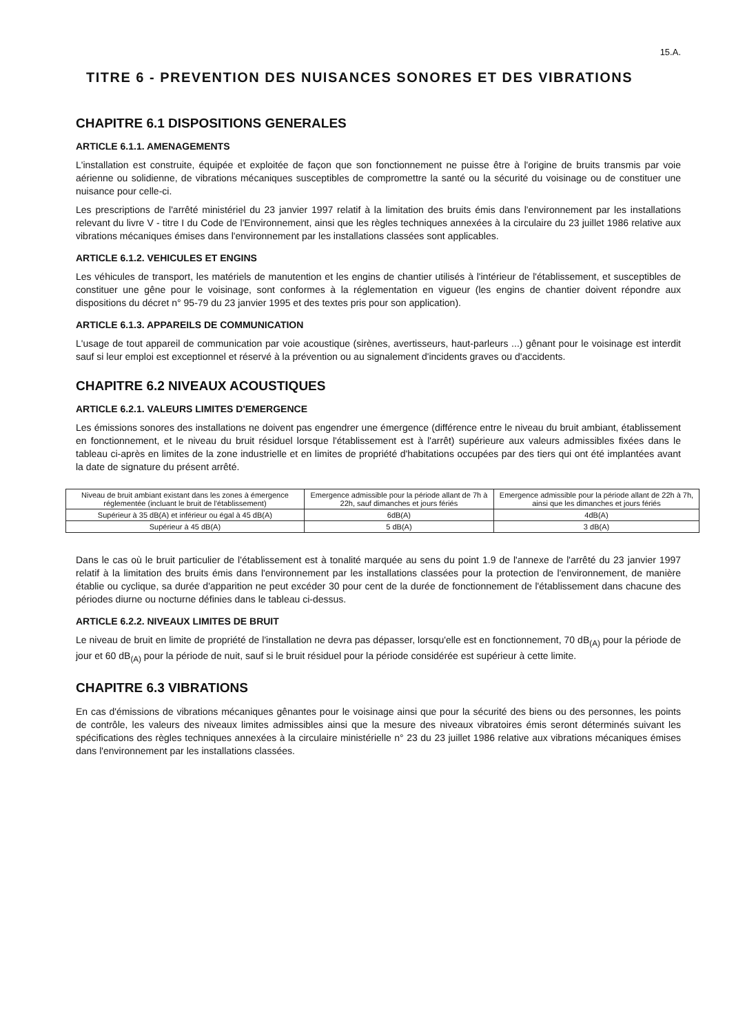15.A.
TITRE 6 - PREVENTION DES NUISANCES SONORES ET DES VIBRATIONS
CHAPITRE 6.1 DISPOSITIONS GENERALES
ARTICLE 6.1.1. AMENAGEMENTS
L'installation est construite, équipée et exploitée de façon que son fonctionnement ne puisse être à l'origine de bruits transmis par voie aérienne ou solidienne, de vibrations mécaniques susceptibles de compromettre la santé ou la sécurité du voisinage ou de constituer une nuisance pour celle-ci.
Les prescriptions de l'arrêté ministériel du 23 janvier 1997 relatif à la limitation des bruits émis dans l'environnement par les installations relevant du livre V - titre I du Code de l'Environnement, ainsi que les règles techniques annexées à la circulaire du 23 juillet 1986 relative aux vibrations mécaniques émises dans l'environnement par les installations classées sont applicables.
ARTICLE 6.1.2. VEHICULES ET ENGINS
Les véhicules de transport, les matériels de manutention et les engins de chantier utilisés à l'intérieur de l'établissement, et susceptibles de constituer une gêne pour le voisinage, sont conformes à la réglementation en vigueur (les engins de chantier doivent répondre aux dispositions du décret n° 95-79 du 23 janvier 1995 et des textes pris pour son application).
ARTICLE 6.1.3. APPAREILS DE COMMUNICATION
L'usage de tout appareil de communication par voie acoustique (sirènes, avertisseurs, haut-parleurs ...) gênant pour le voisinage est interdit sauf si leur emploi est exceptionnel et réservé à la prévention ou au signalement d'incidents graves ou d'accidents.
CHAPITRE 6.2 NIVEAUX ACOUSTIQUES
ARTICLE 6.2.1. VALEURS LIMITES D'EMERGENCE
Les émissions sonores des installations ne doivent pas engendrer une émergence (différence entre le niveau du bruit ambiant, établissement en fonctionnement, et le niveau du bruit résiduel lorsque l'établissement est à l'arrêt) supérieure aux valeurs admissibles fixées dans le tableau ci-après en limites de la zone industrielle et en limites de propriété d'habitations occupées par des tiers qui ont été implantées avant la date de signature du présent arrêté.
| Niveau de bruit ambiant existant dans les zones à émergence réglementée (incluant le bruit de l'établissement) | Emergence admissible pour la période allant de 7h à 22h, sauf dimanches et jours fériés | Emergence admissible pour la période allant de 22h à 7h, ainsi que les dimanches et jours fériés |
| --- | --- | --- |
| Supérieur à 35 dB(A) et inférieur ou égal à 45 dB(A) | 6dB(A) | 4dB(A) |
| Supérieur à 45 dB(A) | 5 dB(A) | 3 dB(A) |
Dans le cas où le bruit particulier de l'établissement est à tonalité marquée au sens du point 1.9 de l'annexe de l'arrêté du 23 janvier 1997 relatif à la limitation des bruits émis dans l'environnement par les installations classées pour la protection de l'environnement, de manière établie ou cyclique, sa durée d'apparition ne peut excéder 30 pour cent de la durée de fonctionnement de l'établissement dans chacune des périodes diurne ou nocturne définies dans le tableau ci-dessus.
ARTICLE 6.2.2. NIVEAUX LIMITES DE BRUIT
Le niveau de bruit en limite de propriété de l'installation ne devra pas dépasser, lorsqu'elle est en fonctionnement, 70 dB<sub>(A)</sub> pour la période de jour et 60 dB<sub>(A)</sub> pour la période de nuit, sauf si le bruit résiduel pour la période considérée est supérieur à cette limite.
CHAPITRE 6.3 VIBRATIONS
En cas d'émissions de vibrations mécaniques gênantes pour le voisinage ainsi que pour la sécurité des biens ou des personnes, les points de contrôle, les valeurs des niveaux limites admissibles ainsi que la mesure des niveaux vibratoires émis seront déterminés suivant les spécifications des règles techniques annexées à la circulaire ministérielle n° 23 du 23 juillet 1986 relative aux vibrations mécaniques émises dans l'environnement par les installations classées.